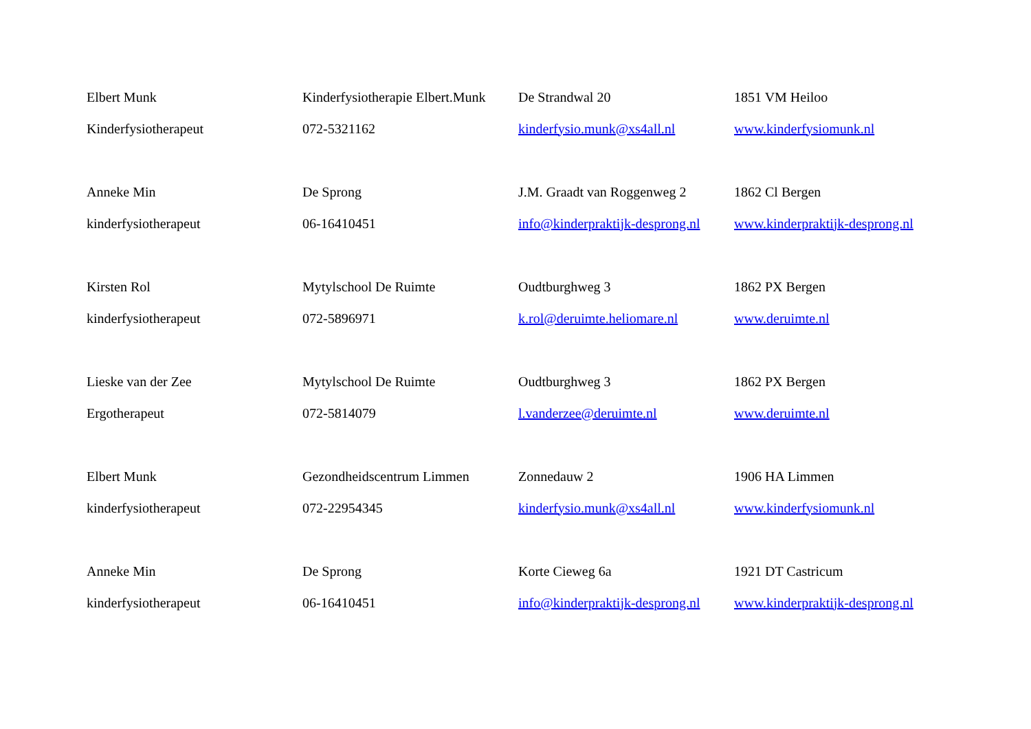| Elbert Munk | Kinderfysiotherapie Elbert.Munk | De Strandwal 20 | 1851 VM Heiloo |
| Kinderfysiotherapeut | 072-5321162 | kinderfysio.munk@xs4all.nl | www.kinderfysiomunk.nl |
| Anneke Min | De Sprong | J.M. Graadt van Roggenweg 2 | 1862 Cl Bergen |
| kinderfysiotherapeut | 06-16410451 | info@kinderpraktijk-desprong.nl | www.kinderpraktijk-desprong.nl |
| Kirsten Rol | Mytylschool De Ruimte | Oudtburghweg 3 | 1862 PX Bergen |
| kinderfysiotherapeut | 072-5896971 | k.rol@deruimte.heliomare.nl | www.deruimte.nl |
| Lieske van der Zee | Mytylschool De Ruimte | Oudtburghweg 3 | 1862 PX Bergen |
| Ergotherapeut | 072-5814079 | l.vanderzee@deruimte.nl | www.deruimte.nl |
| Elbert Munk | Gezondheidscentrum Limmen | Zonnedauw 2 | 1906 HA Limmen |
| kinderfysiotherapeut | 072-22954345 | kinderfysio.munk@xs4all.nl | www.kinderfysiomunk.nl |
| Anneke Min | De Sprong | Korte Cieweg 6a | 1921 DT Castricum |
| kinderfysiotherapeut | 06-16410451 | info@kinderpraktijk-desprong.nl | www.kinderpraktijk-desprong.nl |